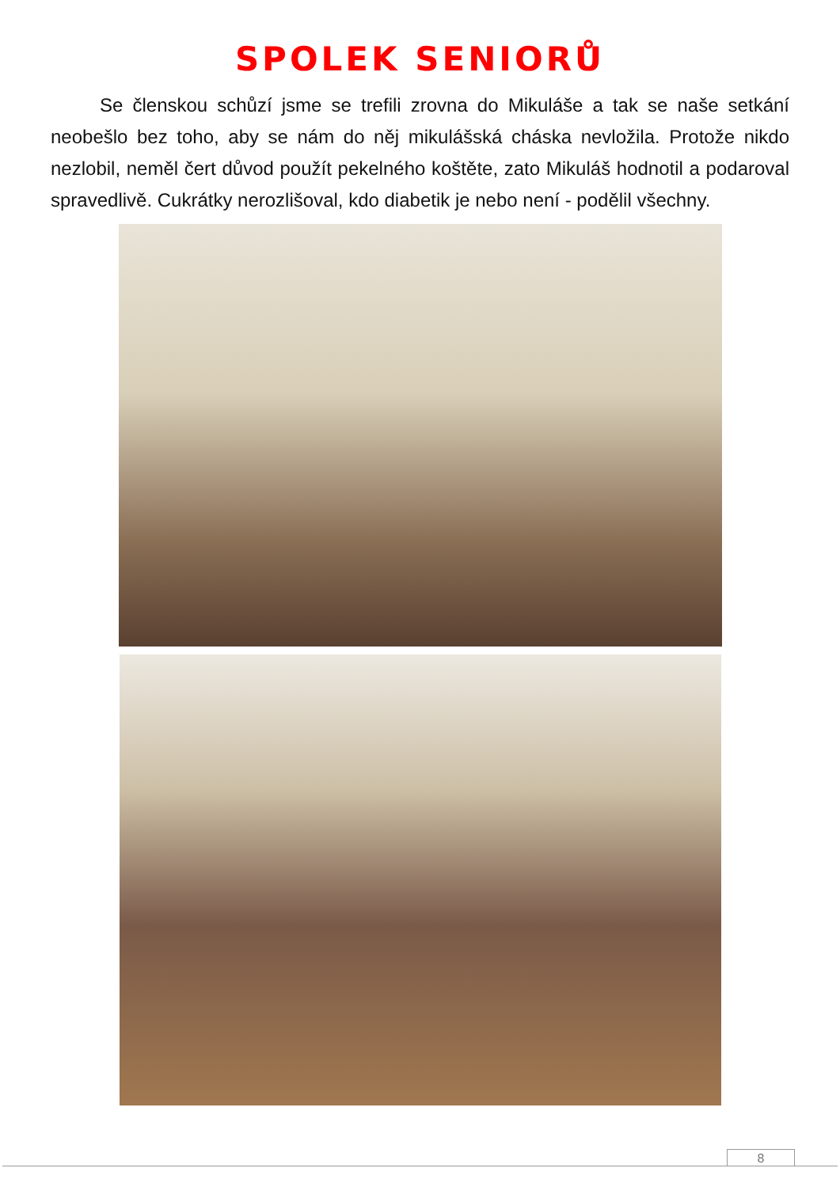SPOLEK SENIORŮ
Se členskou schůzí jsme se trefili zrovna do Mikuláše a tak se naše setkání neobešlo bez toho, aby se nám do něj mikulášská cháska nevložila. Protože nikdo nezlobil, neměl čert důvod použít pekelného koštěte, zato Mikuláš hodnotil a podaroval spravedlivě. Cukrátky nerozlišoval, kdo diabetik je nebo není - podělil všechny.
8